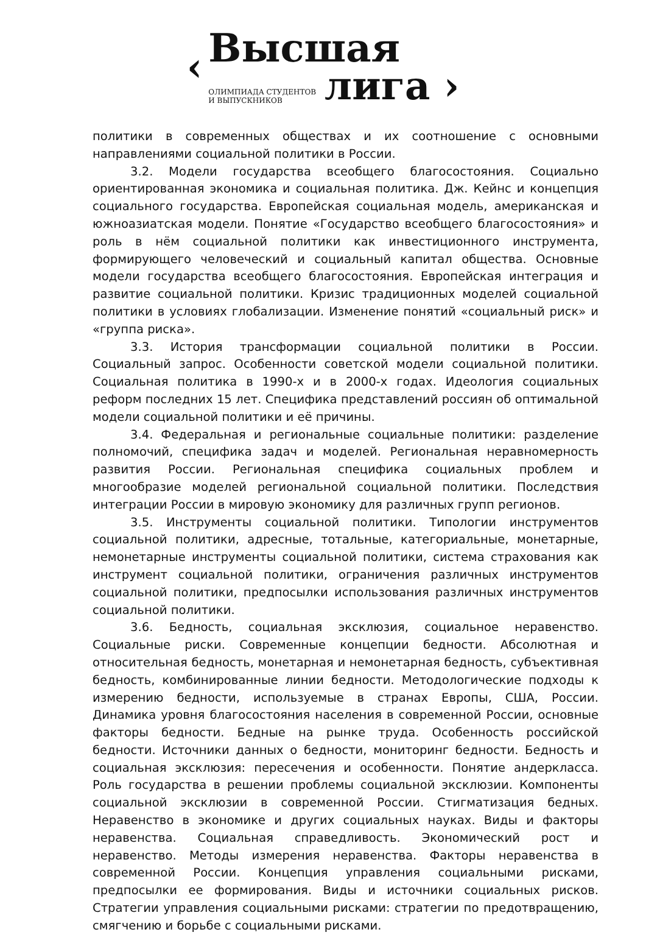‹
Высшая
ОЛИМПИАДА СТУДЕНТОВ
И ВЫПУСКНИКОВ
лига ›
политики в современных обществах и их соотношение с основными направлениями социальной политики в России.
3.2. Модели государства всеобщего благосостояния. Социально ориентированная экономика и социальная политика. Дж. Кейнс и концепция социального государства. Европейская социальная модель, американская и южноазиатская модели. Понятие «Государство всеобщего благосостояния» и роль в нём социальной политики как инвестиционного инструмента, формирующего человеческий и социальный капитал общества. Основные модели государства всеобщего благосостояния. Европейская интеграция и развитие социальной политики. Кризис традиционных моделей социальной политики в условиях глобализации. Изменение понятий «социальный риск» и «группа риска».
3.3. История трансформации социальной политики в России. Социальный запрос. Особенности советской модели социальной политики. Социальная политика в 1990-х и в 2000-х годах. Идеология социальных реформ последних 15 лет. Специфика представлений россиян об оптимальной модели социальной политики и её причины.
3.4. Федеральная и региональные социальные политики: разделение полномочий, специфика задач и моделей. Региональная неравномерность развития России. Региональная специфика социальных проблем и многообразие моделей региональной социальной политики. Последствия интеграции России в мировую экономику для различных групп регионов.
3.5. Инструменты социальной политики. Типологии инструментов социальной политики, адресные, тотальные, категориальные, монетарные, немонетарные инструменты социальной политики, система страхования как инструмент социальной политики, ограничения различных инструментов социальной политики, предпосылки использования различных инструментов социальной политики.
3.6. Бедность, социальная эксклюзия, социальное неравенство. Социальные риски. Современные концепции бедности. Абсолютная и относительная бедность, монетарная и немонетарная бедность, субъективная бедность, комбинированные линии бедности. Методологические подходы к измерению бедности, используемые в странах Европы, США, России. Динамика уровня благосостояния населения в современной России, основные факторы бедности. Бедные на рынке труда. Особенность российской бедности. Источники данных о бедности, мониторинг бедности. Бедность и социальная эксклюзия: пересечения и особенности. Понятие андеркласса. Роль государства в решении проблемы социальной эксклюзии. Компоненты социальной эксклюзии в современной России. Стигматизация бедных. Неравенство в экономике и других социальных науках. Виды и факторы неравенства. Социальная справедливость. Экономический рост и неравенство. Методы измерения неравенства. Факторы неравенства в современной России. Концепция управления социальными рисками, предпосылки ее формирования. Виды и источники социальных рисков. Стратегии управления социальными рисками: стратегии по предотвращению, смягчению и борьбе с социальными рисками.